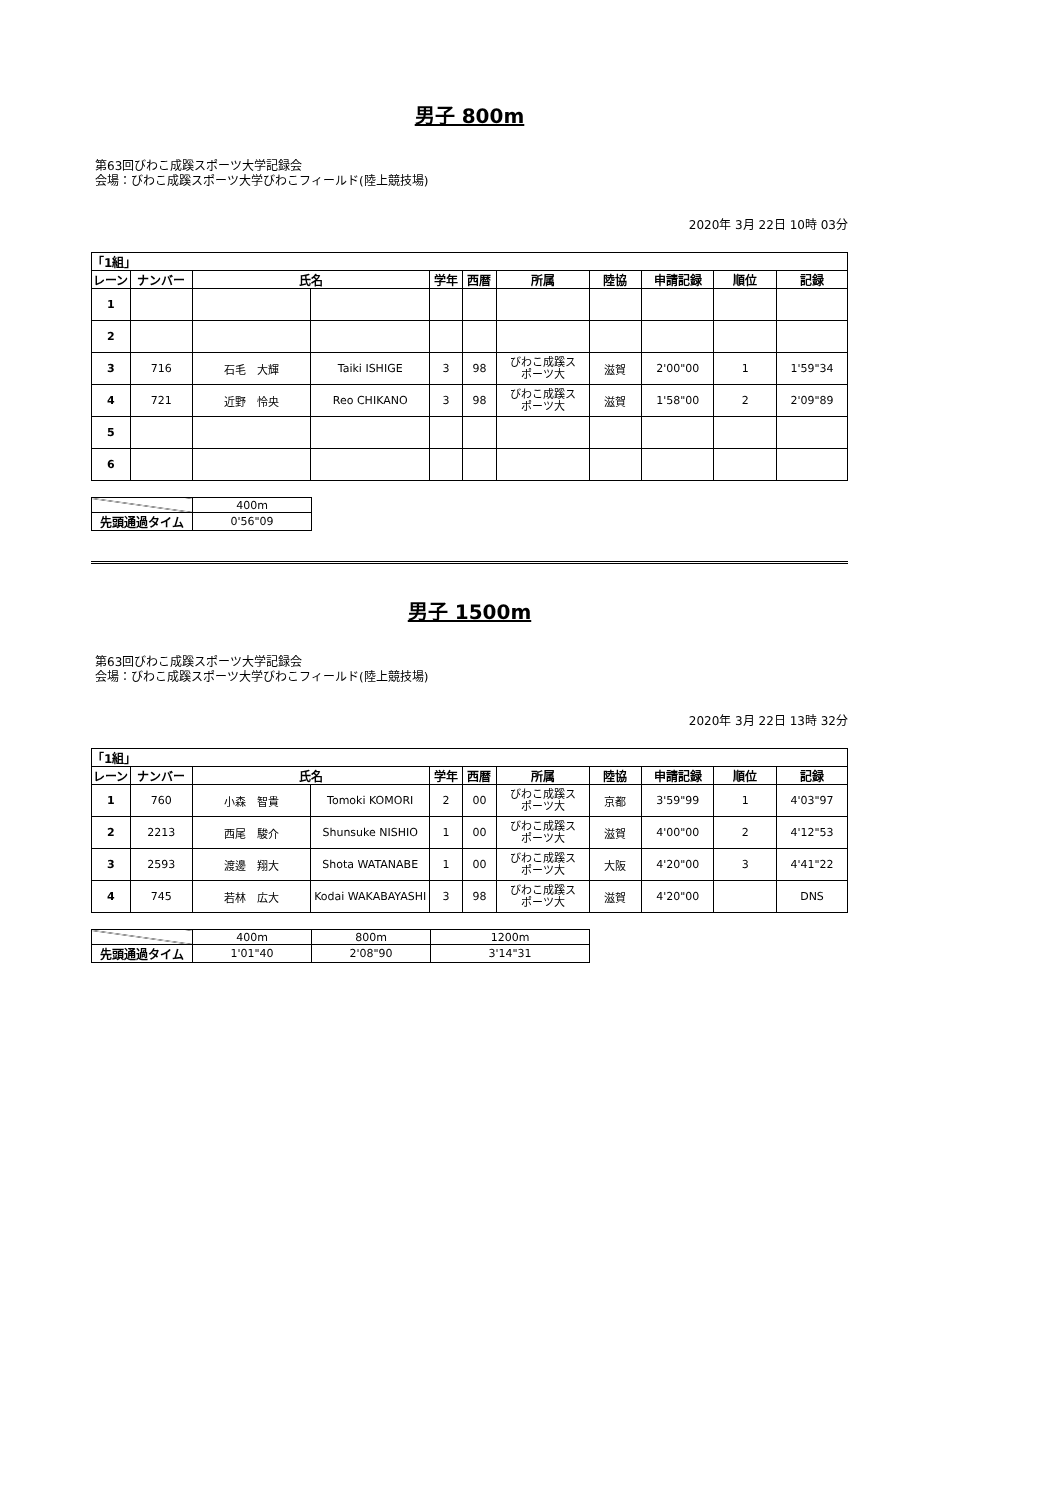男子 800m
第63回びわこ成蹊スポーツ大学記録会
会場：びわこ成蹊スポーツ大学びわこフィールド(陸上競技場)
2020年 3月 22日 10時 03分
| 「1組」 | | | | | | | | | | |
| --- | --- | --- | --- | --- | --- | --- | --- | --- | --- | --- |
| レーン | ナンバー | 氏名 | | 学年 | 西暦 | 所属 | 陸協 | 申請記録 | 順位 | 記録 |
| 1 | | | | | | | | | | |
| 2 | | | | | | | | | | |
| 3 | 716 | 石毛 大輝 | Taiki ISHIGE | 3 | 98 | びわこ成蹊ス ポーツ大 | 滋賀 | 2'00"00 | 1 | 1'59"34 |
| 4 | 721 | 近野 怜央 | Reo CHIKANO | 3 | 98 | びわこ成蹊ス ポーツ大 | 滋賀 | 1'58"00 | 2 | 2'09"89 |
| 5 | | | | | | | | | | |
| 6 | | | | | | | | | | |
| | 400m |
| 先頭通過タイム | 0'56"09 |
男子 1500m
第63回びわこ成蹊スポーツ大学記録会
会場：びわこ成蹊スポーツ大学びわこフィールド(陸上競技場)
2020年 3月 22日 13時 32分
| 「1組」 | | | | | | | | | | |
| --- | --- | --- | --- | --- | --- | --- | --- | --- | --- | --- |
| レーン | ナンバー | 氏名 | | 学年 | 西暦 | 所属 | 陸協 | 申請記録 | 順位 | 記録 |
| 1 | 760 | 小森 智貴 | Tomoki KOMORI | 2 | 00 | びわこ成蹊ス ポーツ大 | 京都 | 3'59"99 | 1 | 4'03"97 |
| 2 | 2213 | 西尾 駿介 | Shunsuke NISHIO | 1 | 00 | びわこ成蹊ス ポーツ大 | 滋賀 | 4'00"00 | 2 | 4'12"53 |
| 3 | 2593 | 渡邊 翔大 | Shota WATANABE | 1 | 00 | びわこ成蹊ス ポーツ大 | 大阪 | 4'20"00 | 3 | 4'41"22 |
| 4 | 745 | 若林 広大 | Kodai WAKABAYASHI | 3 | 98 | びわこ成蹊ス ポーツ大 | 滋賀 | 4'20"00 | | DNS |
| | 400m | 800m | 1200m |
| 先頭通過タイム | 1'01"40 | 2'08"90 | 3'14"31 |